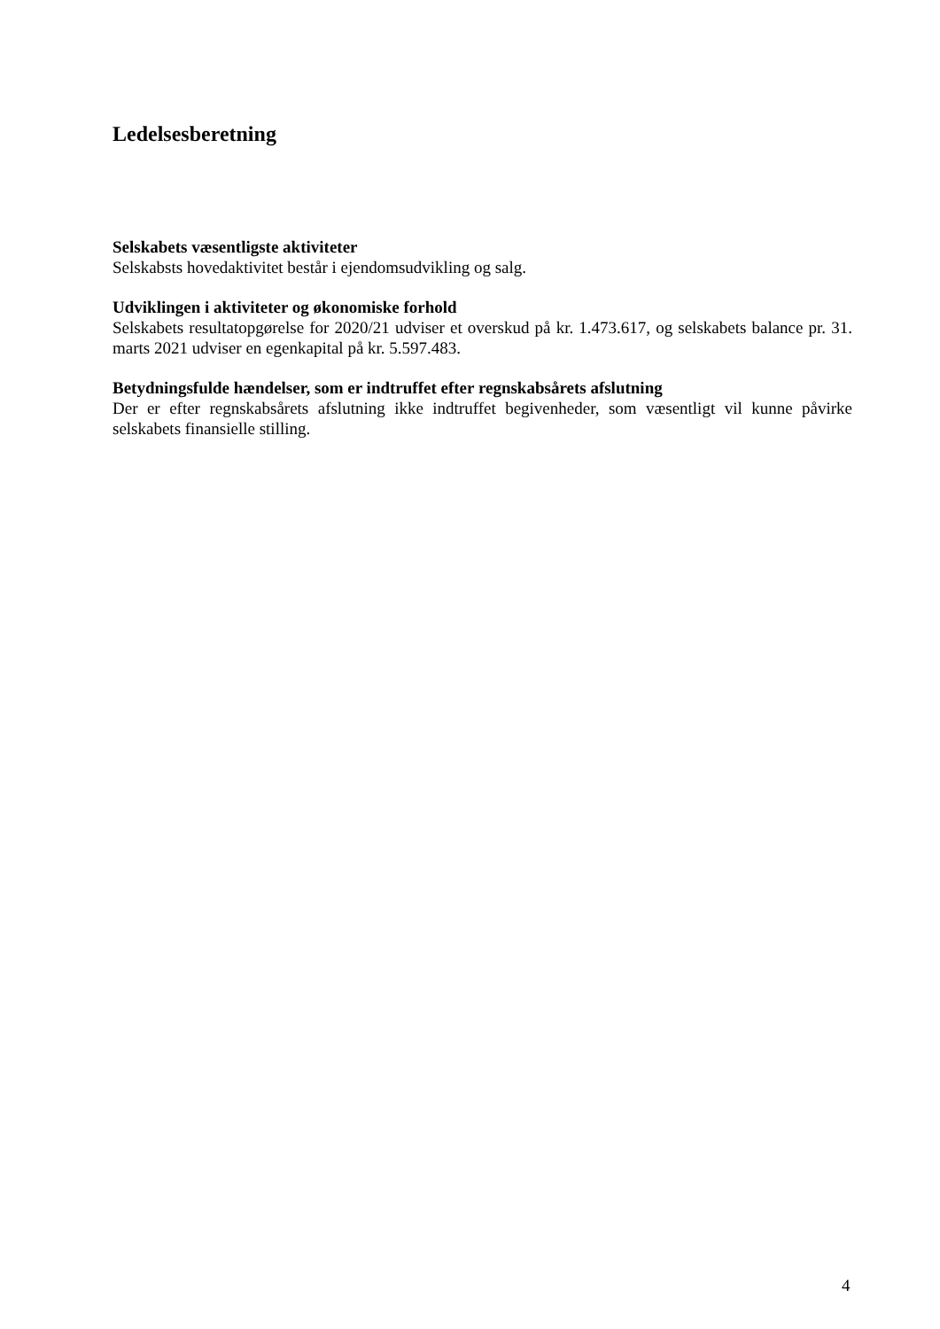Ledelsesberetning
Selskabets væsentligste aktiviteter
Selskabsts hovedaktivitet består i ejendomsudvikling og salg.
Udviklingen i aktiviteter og økonomiske forhold
Selskabets resultatopgørelse for 2020/21 udviser et overskud på kr. 1.473.617, og selskabets balance pr. 31. marts 2021 udviser en egenkapital på kr. 5.597.483.
Betydningsfulde hændelser, som er indtruffet efter regnskabsårets afslutning
Der er efter regnskabsårets afslutning ikke indtruffet begivenheder, som væsentligt vil kunne påvirke selskabets finansielle stilling.
4